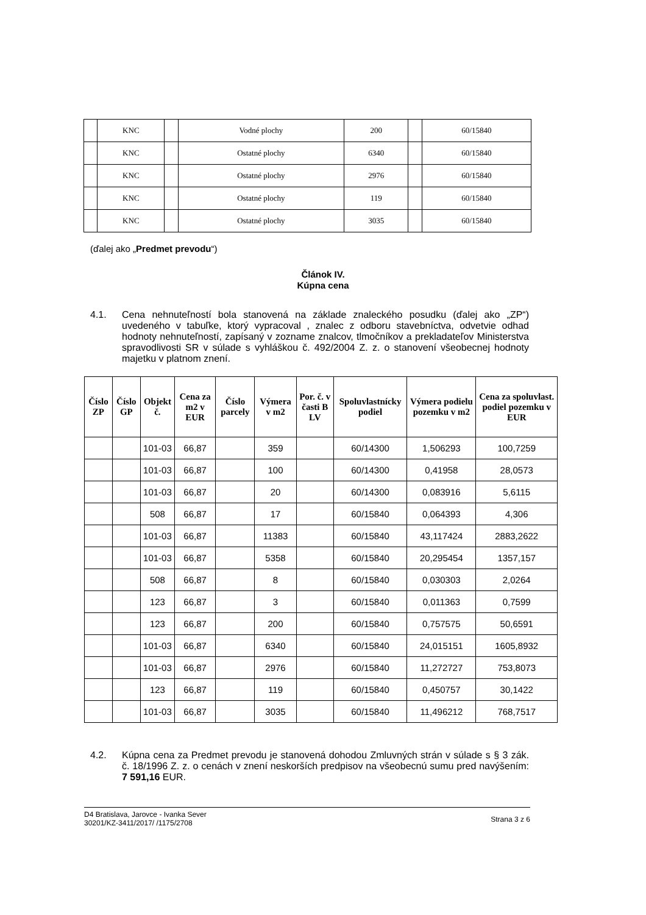| | KNC | | Vodné plochy | 200 | | 60/15840 |
| | KNC | | Ostatné plochy | 6340 | | 60/15840 |
| | KNC | | Ostatné plochy | 2976 | | 60/15840 |
| | KNC | | Ostatné plochy | 119 | | 60/15840 |
| | KNC | | Ostatné plochy | 3035 | | 60/15840 |
(ďalej ako „Predmet prevodu“)
Článok IV.
Kúpna cena
4.1. Cena nehnuteľností bola stanovená na základe znaleckého posudku (ďalej ako „ZP“) uvedeného v tabuľke, ktorý vypracoval , znalec z odboru stavebníctva, odvetvie odhad hodnoty nehnuteľností, zapísaný v zozname znalcov, tlmočníkov a prekladateľov Ministerstva spravodlivosti SR v súlade s vyhláškou č. 492/2004 Z. z. o stanovení všeobecnej hodnoty majetku v platnom znení.
| Číslo ZP | Číslo GP | Objekt č. | Cena za m2 v EUR | Číslo parcely | Výmera v m2 | Por. č. v časti B LV | Spoluvlastnícky podiel | Výmera podielu pozemku v m2 | Cena za spoluvlast. podiel pozemku v EUR |
| --- | --- | --- | --- | --- | --- | --- | --- | --- | --- |
| | | 101-03 | 66,87 | | 359 | | 60/14300 | 1,506293 | 100,7259 |
| | | 101-03 | 66,87 | | 100 | | 60/14300 | 0,41958 | 28,0573 |
| | | 101-03 | 66,87 | | 20 | | 60/14300 | 0,083916 | 5,6115 |
| | | 508 | 66,87 | | 17 | | 60/15840 | 0,064393 | 4,306 |
| | | 101-03 | 66,87 | | 11383 | | 60/15840 | 43,117424 | 2883,2622 |
| | | 101-03 | 66,87 | | 5358 | | 60/15840 | 20,295454 | 1357,157 |
| | | 508 | 66,87 | | 8 | | 60/15840 | 0,030303 | 2,0264 |
| | | 123 | 66,87 | | 3 | | 60/15840 | 0,011363 | 0,7599 |
| | | 123 | 66,87 | | 200 | | 60/15840 | 0,757575 | 50,6591 |
| | | 101-03 | 66,87 | | 6340 | | 60/15840 | 24,015151 | 1605,8932 |
| | | 101-03 | 66,87 | | 2976 | | 60/15840 | 11,272727 | 753,8073 |
| | | 123 | 66,87 | | 119 | | 60/15840 | 0,450757 | 30,1422 |
| | | 101-03 | 66,87 | | 3035 | | 60/15840 | 11,496212 | 768,7517 |
4.2. Kúpna cena za Predmet prevodu je stanovená dohodou Zmluvných strán v súlade s § 3 zák. č. 18/1996 Z. z. o cenách v znení neskorších predpisov na všeobecnú sumu pred navýšením: 7 591,16 EUR.
D4 Bratislava, Jarovce - Ivanka Sever
30201/KZ-3411/2017/ /1175/2708
Strana 3 z 6